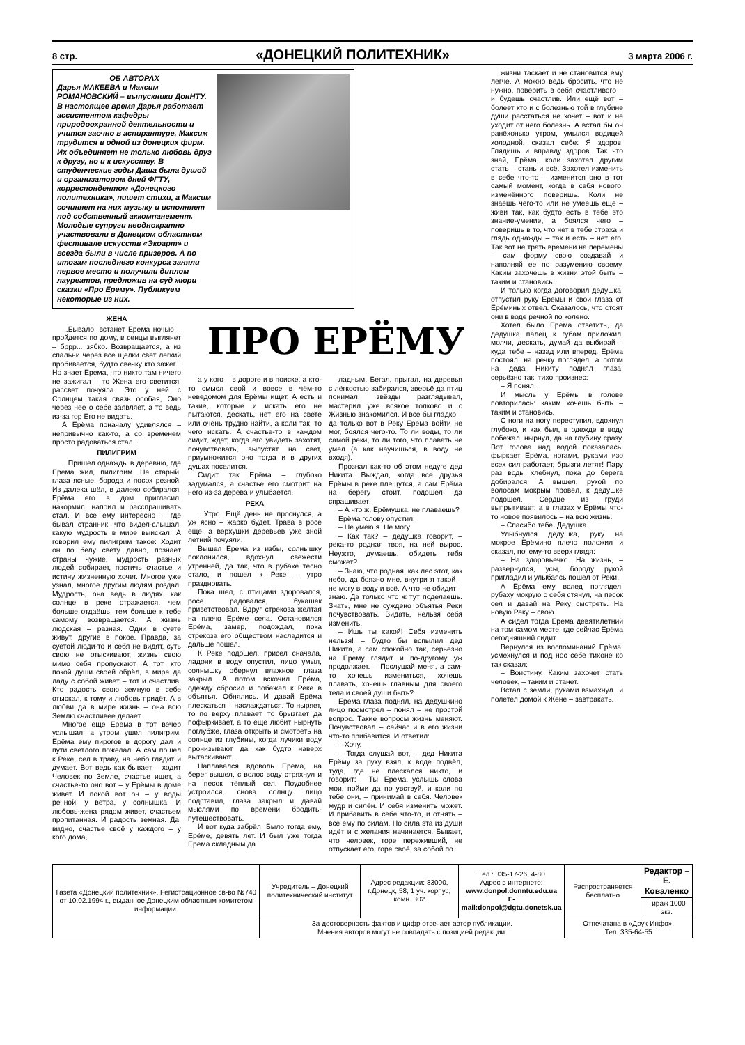8 стр. «ДОНЕЦКИЙ ПОЛИТЕХНИК» 3 марта 2006 г.
ОБ АВТОРАХ
Дарья МАКЕЕВА и Максим РОМАНОВСКИЙ – выпускники ДонНТУ. В настоящее время Дарья работает ассистентом кафедры природоохранной деятельности и учится заочно в аспирантуре, Максим трудится в одной из донецких фирм. Их объединяет не только любовь друг к другу, но и к искусству. В студенческие годы Даша была душой и организатором дней ФГТУ, корреспондентом «Донецкого политехника», пишет стихи, а Максим сочиняет на них музыку и исполняет под собственный аккомпанемент. Молодые супруги неоднократно участвовали в Донецком областном фестивале искусств «Экоарт» и всегда были в числе призеров. А по итогам последнего конкурса заняли первое место и получили диплом лауреатов, предложив на суд жюри сказки «Про Ерему». Публикуем некоторые из них.
ЖЕНА
...Бывало, встанет Ерёма ночью – пройдется по дому, в сенцы выглянет – бррр... зябко. Возвращается, а из спальни через все щелки свет легкий пробивается, будто свечку кто зажег... Но знает Ерема, что никто там ничего не зажигал – то Жена его светится, рассвет почуяла. Это у ней с Солнцем такая связь особая, Оно через неё о себе заявляет, а то ведь из-за гор Его не видать.
А Ерёма поначалу удивлялся – непривычно как-то, а со временем просто радоваться стал...
ПИЛИГРИМ
...Пришел однажды в деревню, где Ерёма жил, пилигрим. Не старый, глаза ясные, борода и посох резной. Из далека шёл, в далеко собирался. Ерёма его в дом пригласил, накормил, напоил и расспрашивать стал. И всё ему интересно – где бывал странник, что видел-слышал, какую мудрость в мире выискал. А говорил ему пилигрим такое: Ходит он по белу свету давно, познаёт страны чужие, мудрость разных людей собирает, постичь счастье и истину жизненную хочет. Многое уже узнал, многое другим людям роздал. Мудрость, она ведь в людях, как солнце в реке отражается, чем больше отдаёшь, тем больше к тебе самому возвращается. А жизнь людская – разная. Одни в суете живут, другие в покое. Правда, за суетой люди-то и себя не видят, суть свою не отыскивают, жизнь свою мимо себя пропускают. А тот, кто покой души своей обрёл, в мире да ладу с собой живет – тот и счастлив. Кто радость свою земную в себе отыскал, к тому и любовь придёт. А в любви да в мире жизнь – она всю Землю счастливее делает.
Многое еще Ерёма в тот вечер услышал, а утром ушел пилигрим. Ерёма ему пирогов в дорогу дал и пути светлого пожелал. А сам пошел к Реке, сел в траву, на небо глядит и думает. Вот ведь как бывает – ходит Человек по Земле, счастье ищет, а счастье-то оно вот – у Ерёмы в доме живет. И покой вот он – у воды речной, у ветра, у солнышка. И любовь-жена рядом живет, счастьем пропитанная. И радость земная. Да, видно, счастье своё у каждого – у кого дома,
ПРО ЕРЁМУ
а у кого – в дороге и в поиске, а кто-то смысл свой и вовсе в чём-то неведомом для Ерёмы ищет. А есть и такие, которые и искать его не пытаются, дескать, нет его на свете или очень трудно найти, а коли так, то чего искать. А счастье-то в каждом сидит, ждет, когда его увидеть захотят, почувствовать, выпустят на свет, приумножится оно тогда и в других душах поселится.
Сидит так Ерёма – глубоко задумался, а счастье его смотрит на него из-за дерева и улыбается.
РЕКА
...Утро. Ещё день не проснулся, а уж ясно – жарко будет. Трава в росе ещё, а верхушки деревьев уже зной летний почуяли.
Вышел Ерема из избы, солнышку поклонился, вдохнул свежести утренней, да так, что в рубахе тесно стало, и пошел к Реке – утро праздновать.
Пока шел, с птицами здоровался, росе радовался, букашек приветствовал. Вдруг стрекоза желтая на плечо Ерёме села. Остановился Ерёма, замер, подождал, пока стрекоза его обществом насладится и дальше пошел.
К Реке подошел, присел сначала, ладони в воду опустил, лицо умыл, солнышку обернул влажное, глаза закрыл. А потом вскочил Ерёма, одежду сбросил и побежал к Реке в объятья. Обнялись. И давай Ерёма плескаться – наслаждаться. То ныряет, то по верху плавает, то брызгает да пофыркивает, а то ещё любит нырнуть поглубже, глаза открыть и смотреть на солнце из глубины, когда лучики воду пронизывают да как будто наверх вытаскивают...
Наплавался вдоволь Ерёма, на берег вышел, с волос воду стряхнул и на песок тёплый сел. Поудобнее устроился, снова солнцу лицо подставил, глаза закрыл и давай мыслями по времени бродить-путешествовать.
И вот куда забрёл. Было тогда ему, Ерёме, девять лет. И был уже тогда Ерёма складным да
ладным. Бегал, прыгал, на деревья с лёгкостью забирался, зверьё да птиц понимал, звёзды разглядывал, мастерил уже всякое толково и с Жизнью знакомился. И всё бы гладко – да только вот в Реку Ерёма войти не мог, боялся чего-то. То ли воды, то ли самой реки, то ли того, что плавать не умел (а как научишься, в воду не входя).
Прознал как-то об этом недуге дед Никита. Выждал, когда все друзья Ерёмы в реке плещутся, а сам Ерёма на берегу стоит, подошел да спрашивает:
– А что ж, Ерёмушка, не плаваешь?
Ерёма голову опустил:
– Не умею я. Не могу.
– Как так? – дедушка говорит, – река-то родная твоя, на ней вырос. Неужто, думаешь, обидеть тебя сможет?
– Знаю, что родная, как лес этот, как небо, да боязно мне, внутри я такой – не могу в воду и всё. А что не обидит – знаю. Да только что ж тут поделаешь. Знать, мне не суждено объятья Реки почувствовать. Видать, нельзя себя изменить.
– Ишь ты какой! Себя изменить нельзя! – будто бы вспылил дед Никита, а сам спокойно так, серьёзно на Ерёму глядит и по-другому уж продолжает. – Послушай меня, а сам-то хочешь измениться, хочешь плавать, хочешь главным для своего тела и своей души быть?
Ерёма глаза поднял, на дедушкино лицо посмотрел – понял – не простой вопрос. Такие вопросы жизнь меняют. Почувствовал – сейчас и в его жизни что-то прибавится. И ответил:
– Хочу.
– Тогда слушай вот, – дед Никита Ерёму за руку взял, к воде подвёл, туда, где не плескался никто, и говорит: – Ты, Ерёма, услышь слова мои, пойми да почувствуй, и коли по тебе они, – принимай в себя. Человек мудр и силён. И себя изменить может. И прибавить в себе что-то, и отнять – всё ему по силам. Но сила эта из души идёт и с желания начинается. Бывает, что человек, горе переживший, не отпускает его, горе своё, за собой по
жизни таскает и не становится ему легче. А можно ведь бросить, что не нужно, поверить в себя счастливого – и будешь счастлив. Или ещё вот – болеет кто и с болезнью той в глубине души расстаться не хочет – вот и не уходит от него болезнь. А встал бы он ранёхонько утром, умылся водицей холодной, сказал себе: Я здоров. Глядишь и вправду здоров. Так что знай, Ерёма, коли захотел другим стать – стань и всё. Захотел изменить в себе что-то – изменится оно в тот самый момент, когда в себя нового, изменённого поверишь. Коли не знаешь чего-то или не умеешь ещё – живи так, как будто есть в тебе это знание-умение, а боялся чего – поверишь в то, что нет в тебе страха и глядь однажды – так и есть – нет его. Так вот не трать времени на перемены – сам форму свою создавай и наполняй ее по разумению своему. Каким захочешь в жизни этой быть – таким и становись.
И только когда договорил дедушка, отпустил руку Ерёмы и свои глаза от Ерёминых отвел. Оказалось, что стоят они в воде речной по колено.
Хотел было Ерёма ответить, да дедушка палец к губам приложил, молчи, дескать, думай да выбирай – куда тебе – назад или вперед. Ерёма постоял, на речку поглядел, а потом на деда Никиту поднял глаза, серьёзно так, тихо произнес:
– Я понял.
И мысль у Ерёмы в голове повторилась: каким хочешь быть – таким и становись.
С ноги на ногу переступил, вдохнул глубоко, и как был, в одежде в воду побежал, нырнул, да на глубину сразу. Вот голова над водой показалась, фыркает Ерёма, ногами, руками изо всех сил работает, брызги летят! Пару раз воды хлебнул, пока до берега добирался. А вышел, рукой по волосам мокрым провёл, к дедушке подошел. Сердце из груди выпрыгивает, а в глазах у Ерёмы что-то новое появилось – на всю жизнь.
– Спасибо тебе, Дедушка.
Улыбнулся дедушка, руку на мокрое Ерёмино плечо положил и сказал, почему-то вверх глядя:
– На здоровьечко. На жизнь, – развернулся, усы, бороду рукой пригладил и улыбаясь пошел от Реки.
А Ерёма ему вслед поглядел, рубаху мокрую с себя стянул, на песок сел и давай на Реку смотреть. На новую Реку – свою.
А сидел тогда Ерёма девятилетний на том самом месте, где сейчас Ерёма сегодняшний сидит.
Вернулся из воспоминаний Ерёма, усмехнулся и под нос себе тихонечко так сказал:
– Воистину. Каким захочет стать человек, – таким и станет.
Встал с земли, руками взмахнул...и полетел домой к Жене – завтракать.
| Газета «Донецкий политехник». Регистрационное св-во №740 от 10.02.1994 г., выданное Донецким областным комитетом информации. | Учредитель – Донецкий политехнический институт | Адрес редакции: 83000, г.Донецк, 58, 1 уч. корпус, комн. 302 | Тел.: 335-17-26, 4-80 Адрес в интернете: www.donpol.donntu.edu.ua E-mail:donpol@dgtu.donetsk.ua | Распространяется бесплатно | Редактор – Е. Коваленко |
| | | | | | Тираж 1000 экз. |
| | За достоверность фактов и цифр отвечает автор публикации. Мнения авторов могут не совпадать с позицией редакции. | | | Отпечатана в «Друк-Инфо». Тел. 335-64-55 | |